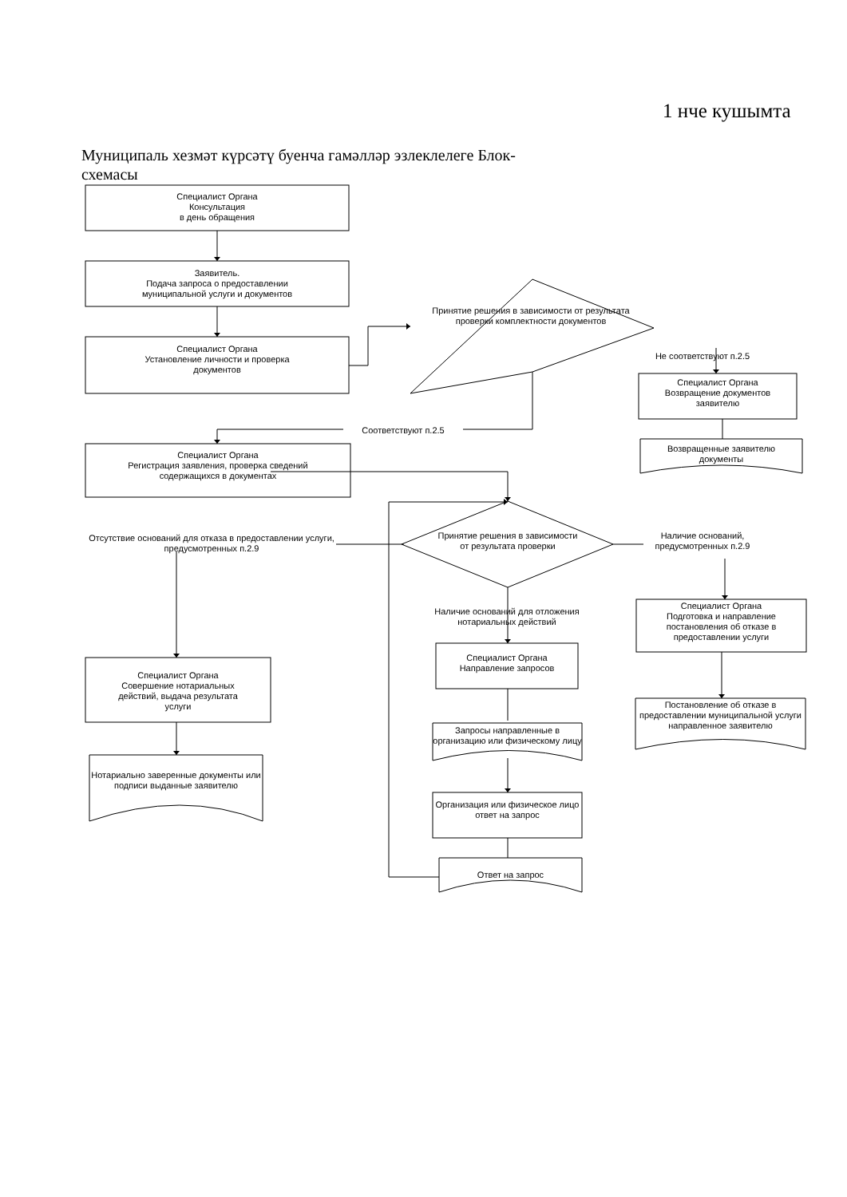1 нче кушымта
Муниципаль хезмәт күрсәтү буенча гамәлләр эзлеклелеге Блок-схемасы
Специалист Органа
Консультация
в день обращения
Заявитель.
Подача запроса о предоставлении
муниципальной услуги и документов
Специалист Органа
Установление личности и проверка
документов
Принятие решения в зависимости от результата проверки комплектности документов
Не соответствуют п.2.5
Специалист Органа
Возвращение документов
заявителю
Возвращенные заявителю
документы
Соответствуют п.2.5
Специалист Органа
Регистрация заявления, проверка сведений
содержащихся в документах
Отсутствие оснований для отказа в предоставлении услуги, предусмотренных п.2.9
Принятие решения в зависимости от результата проверки
Наличие оснований, предусмотренных п.2.9
Наличие оснований для отложения нотариальных действий
Специалист Органа
Подготовка и направление
постановления об отказе в
предоставлении услуги
Специалист Органа
Направление запросов
Специалист Органа
Совершение нотариальных
действий, выдача результата
услуги
Постановление об отказе в предоставлении муниципальной услуги направленное заявителю
Запросы направленные в организацию или физическому лицу
Нотариально заверенные документы или подписи выданные заявителю
Организация или физическое лицо ответ на запрос
Ответ на запрос